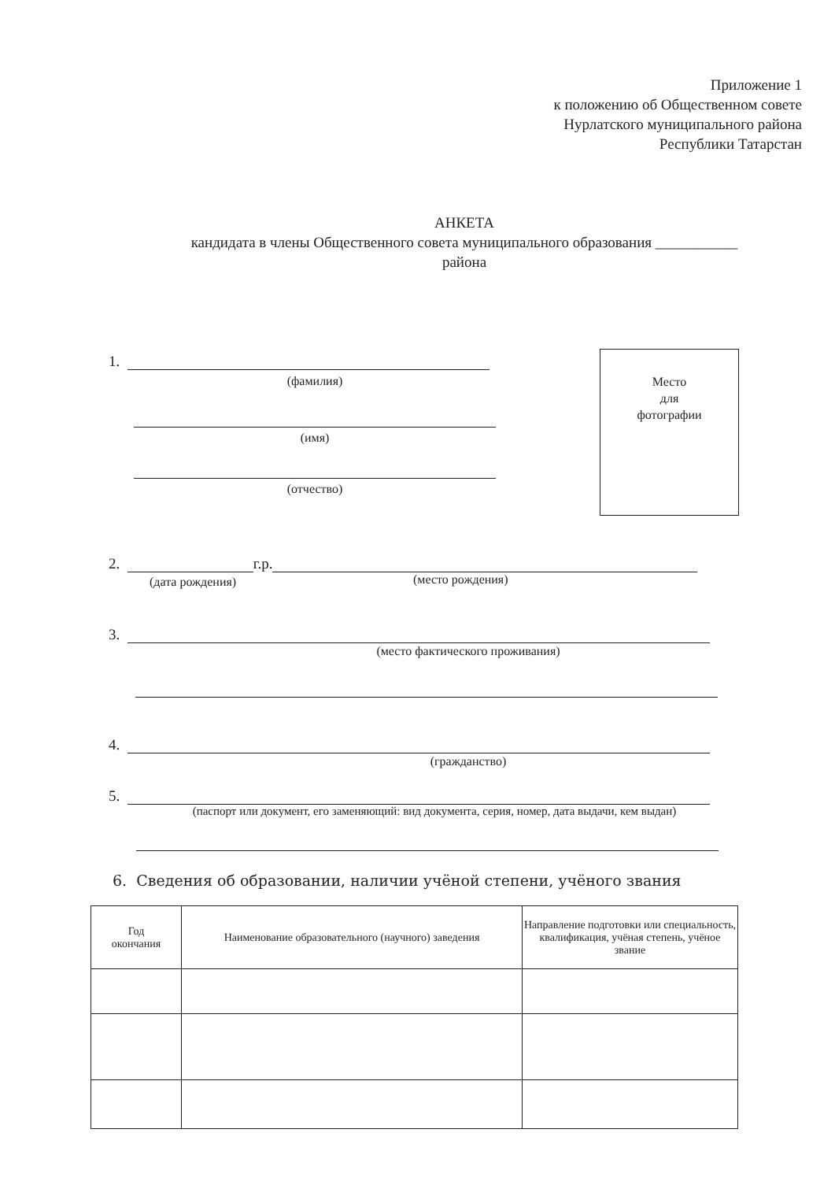Приложение 1
к положению об Общественном совете
Нурлатского муниципального района
Республики Татарстан
АНКЕТА
кандидата в члены Общественного совета муниципального образования ___________
района
1.
(фамилия)
Место
для
фотографии
(имя)
(отчество)
2.
г.р.
(дата рождения) (место рождения)
3.
(место фактического проживания)
4.
(гражданство)
5.
(паспорт или документ, его заменяющий: вид документа, серия, номер, дата выдачи, кем выдан)
6. Сведения об образовании, наличии учёной степени, учёного звания
| Год окончания | Наименование образовательного (научного) заведения | Направление подготовки или специальность, квалификация, учёная степень, учёное звание |
| --- | --- | --- |